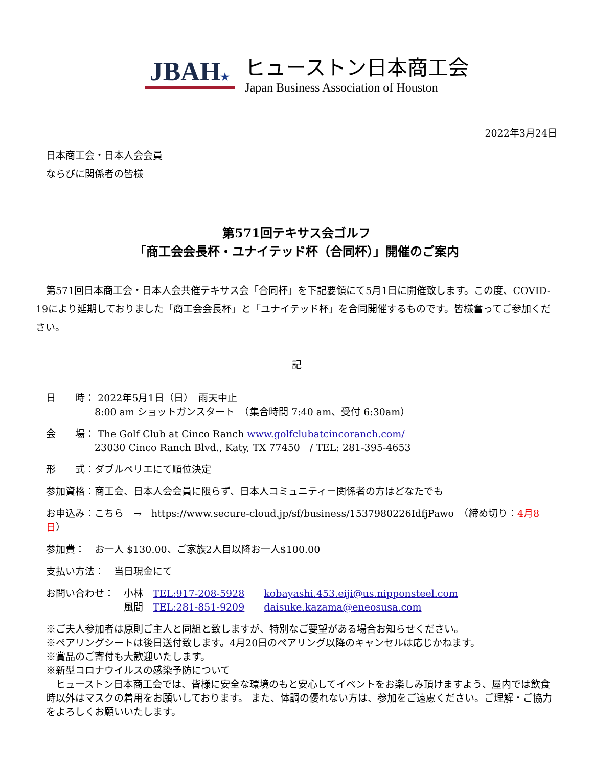JBAH★
ヒューストン日本商工会
Japan Business Association of Houston
2022年3月24日
日本商工会・日本人会会員
ならびに関係者の皆様
第571回テキサス会ゴルフ
「商工会会長杯・ユナイテッド杯（合同杯）」開催のご案内
第571回日本商工会・日本人会共催テキサス会「合同杯」を下記要領にて5月1日に開催致します。この度、COVID-19により延期しておりました「商工会会長杯」と「ユナイテッド杯」を合同開催するものです。皆様奮ってご参加ください。
記
日　　時： 2022年5月1日（日）　雨天中止
　　　　　8:00 am ショットガンスタート　（集合時間 7:40 am、受付 6:30am）
会　　場： The Golf Club at Cinco Ranch www.golfclubatcincoranch.com/
　　　　　23030 Cinco Ranch Blvd., Katy, TX 77450　/ TEL: 281-395-4653
形　　式：ダブルペリエにて順位決定
参加資格：商工会、日本人会会員に限らず、日本人コミュニティー関係者の方はどなたでも
お申込み：こちら　→　https://www.secure-cloud.jp/sf/business/1537980226IdfjPawo　（締め切り：4月8日）
参加費：　お一人 $130.00、ご家族2人目以降お一人$100.00
支払い方法：　当日現金にて
お問い合わせ：　小林　TEL:917-208-5928　　kobayashi.453.eiji@us.nipponsteel.com
　　　　　　　　風間　TEL:281-851-9209　　daisuke.kazama@eneosusa.com
※ご夫人参加者は原則ご主人と同組と致しますが、特別なご要望がある場合お知らせください。
※ペアリングシートは後日送付致します。4月20日のペアリング以降のキャンセルは応じかねます。
※賞品のご寄付も大歓迎いたします。
※新型コロナウイルスの感染予防について
　ヒューストン日本商工会では、皆様に安全な環境のもと安心してイベントをお楽しみ頂けますよう、屋内では飲食時以外はマスクの着用をお願いしております。 また、体調の優れない方は、参加をご遠慮ください。ご理解・ご協力をよろしくお願いいたします。